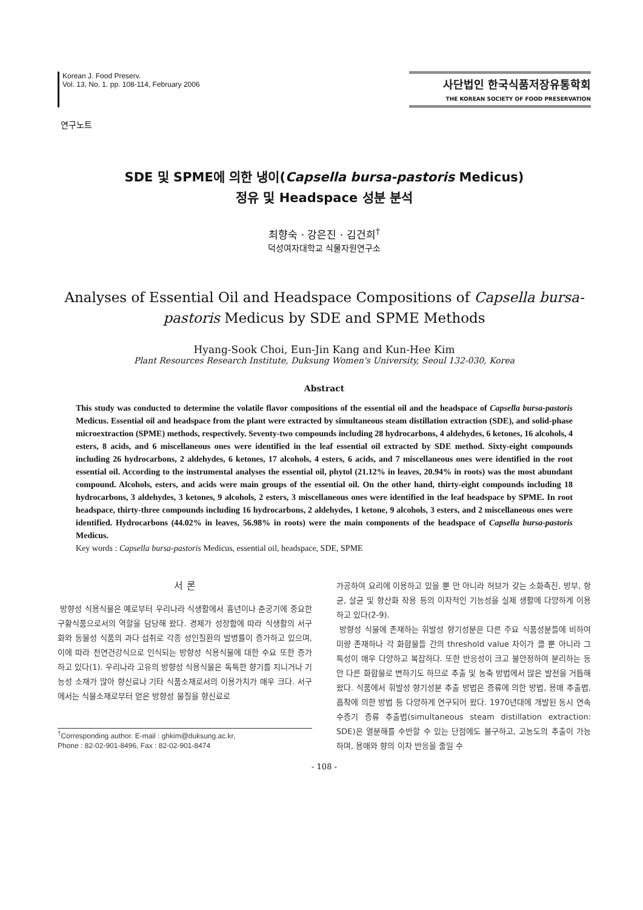Korean J. Food Preserv.
Vol. 13, No. 1. pp. 108-114, February 2006
사단법인 한국식품저장유통학회
THE KOREAN SOCIETY OF FOOD PRESERVATION
연구노트
SDE 및 SPME에 의한 냉이(Capsella bursa-pastoris Medicus)
정유 및 Headspace 성분 분석
최향숙 · 강은진 · 김건희<sup>†</sup>
덕성여자대학교 식물자원연구소
Analyses of Essential Oil and Headspace Compositions of Capsella bursa-pastoris Medicus by SDE and SPME Methods
Hyang-Sook Choi, Eun-Jin Kang and Kun-Hee Kim
Plant Resources Research Institute, Duksung Women's University, Seoul 132-030, Korea
Abstract
This study was conducted to determine the volatile flavor compositions of the essential oil and the headspace of Capsella bursa-pastoris Medicus. Essential oil and headspace from the plant were extracted by simultaneous steam distillation extraction (SDE), and solid-phase microextraction (SPME) methods, respectively. Seventy-two compounds including 28 hydrocarbons, 4 aldehydes, 6 ketones, 16 alcohols, 4 esters, 8 acids, and 6 miscellaneous ones were identified in the leaf essential oil extracted by SDE method. Sixty-eight compounds including 26 hydrocarbons, 2 aldehydes, 6 ketones, 17 alcohols, 4 esters, 6 acids, and 7 miscellaneous ones were identified in the root essential oil. According to the instrumental analyses the essential oil, phytol (21.12% in leaves, 20.94% in roots) was the most abundant compound. Alcohols, esters, and acids were main groups of the essential oil. On the other hand, thirty-eight compounds including 18 hydrocarbons, 3 aldehydes, 3 ketones, 9 alcohols, 2 esters, 3 miscellaneous ones were identified in the leaf headspace by SPME. In root headspace, thirty-three compounds including 16 hydrocarbons, 2 aldehydes, 1 ketone, 9 alcohols, 3 esters, and 2 miscellaneous ones were identified. Hydrocarbons (44.02% in leaves, 56.98% in roots) were the main components of the headspace of Capsella bursa-pastoris Medicus.
Key words : Capsella bursa-pastoris Medicus, essential oil, headspace, SDE, SPME
서 론
방향성 식용식물은 예로부터 우리나라 식생활에서 흉년이나 춘궁기에 중요한 구황식품으로서의 역할을 담당해 왔다. 경제가 성장함에 따라 식생활의 서구화와 동물성 식품의 과다 섭취로 각종 성인질환의 발병률이 증가하고 있으며, 이에 따라 천연건강식으로 인식되는 방향성 식용식물에 대한 수요 또한 증가하고 있다(1). 우리나라 고유의 방향성 식용식물은 독특한 향기를 지니거나 기능성 소재가 많아 향신료나 기타 식품소재로서의 이용가치가 매우 크다. 서구에서는 식물소재로부터 얻은 방향성 물질을 향신료로
<sup>†</sup> Corresponding author. E-mail : ghkim@duksung.ac.kr,
Phone : 82-02-901-8496, Fax : 82-02-901-8474
가공하여 요리에 이용하고 있을 뿐 만 아니라 허브가 갖는 소화촉진, 방부, 항균, 살균 및 항산화 작용 등의 이차적인 기능성을 실제 생활에 다양하게 이용하고 있다(2-9).
방향성 식물에 존재하는 휘발성 향기성분은 다른 주요 식품성분들에 비하여 미량 존재하나 각 화합물들 간의 threshold value 차이가 클 뿐 아니라 그 특성이 매우 다양하고 복잡하다. 또한 반응성이 크고 불안정하여 분리하는 동안 다른 화합물로 변하기도 하므로 추출 및 농축 방법에서 많은 발전을 거듭해 왔다. 식품에서 휘발성 향기성분 추출 방법은 증류에 의한 방법, 용매 추출법, 흡착에 의한 방법 등 다양하게 연구되어 왔다. 1970년대에 개발된 동시 연속 수증기 증류 추출법(simultaneous steam distillation extraction: SDE)은 열분해를 수반할 수 있는 단점에도 불구하고, 고농도의 추출이 가능하며, 용매와 향의 이차 반응을 줄일 수
- 108 -